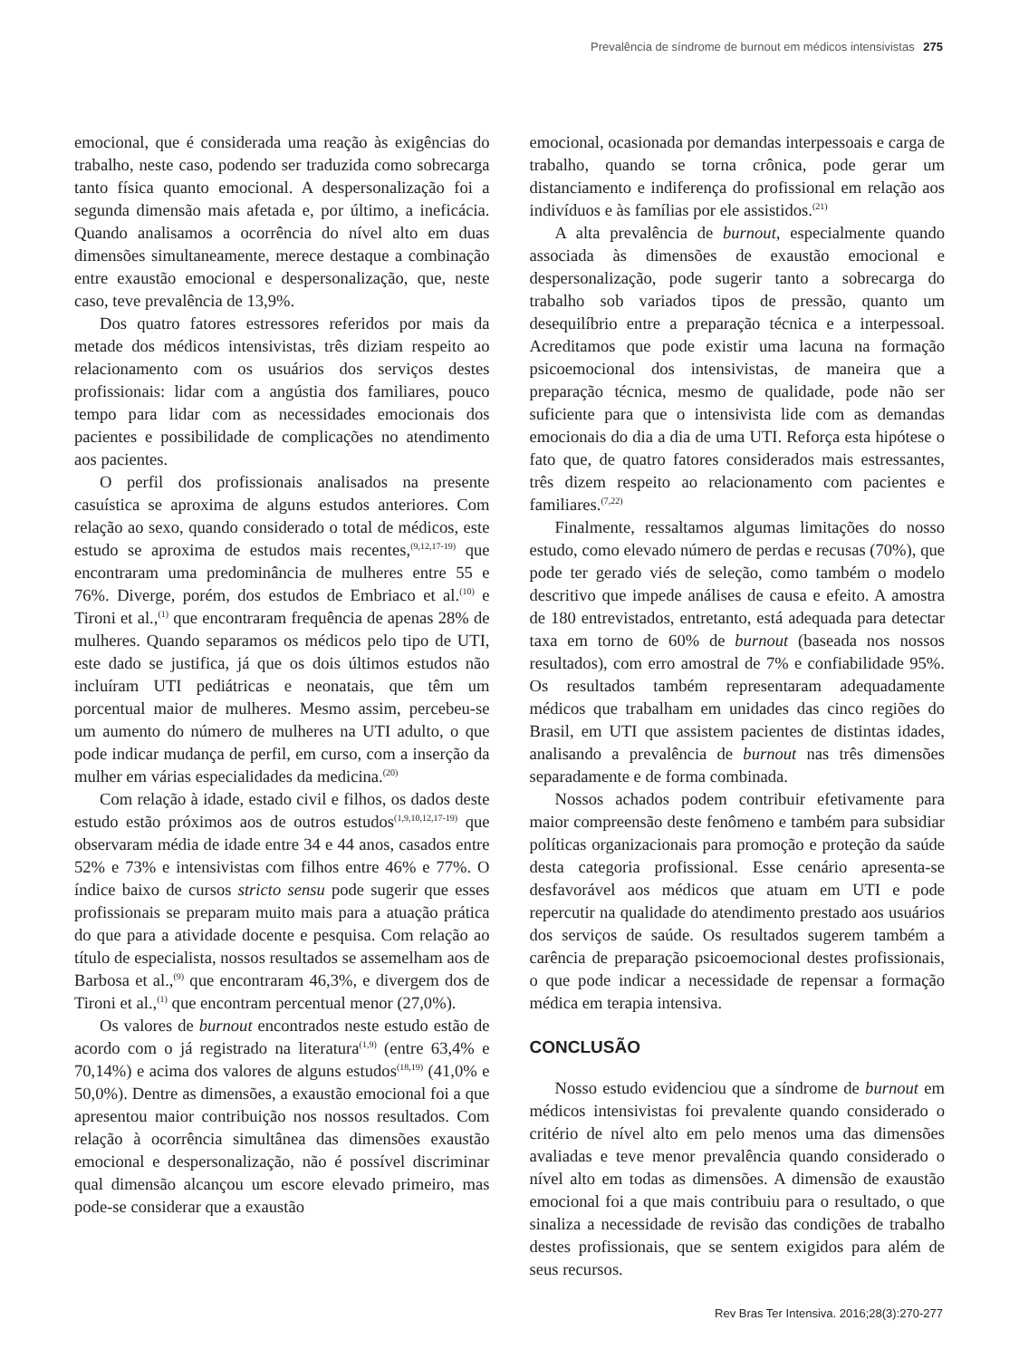Prevalência de síndrome de burnout em médicos intensivistas 275
emocional, que é considerada uma reação às exigências do trabalho, neste caso, podendo ser traduzida como sobrecarga tanto física quanto emocional. A despersonalização foi a segunda dimensão mais afetada e, por último, a ineficácia. Quando analisamos a ocorrência do nível alto em duas dimensões simultaneamente, merece destaque a combinação entre exaustão emocional e despersonalização, que, neste caso, teve prevalência de 13,9%.
Dos quatro fatores estressores referidos por mais da metade dos médicos intensivistas, três diziam respeito ao relacionamento com os usuários dos serviços destes profissionais: lidar com a angústia dos familiares, pouco tempo para lidar com as necessidades emocionais dos pacientes e possibilidade de complicações no atendimento aos pacientes.
O perfil dos profissionais analisados na presente casuística se aproxima de alguns estudos anteriores. Com relação ao sexo, quando considerado o total de médicos, este estudo se aproxima de estudos mais recentes,<sup>(9,12,17-19)</sup> que encontraram uma predominância de mulheres entre 55 e 76%. Diverge, porém, dos estudos de Embriaco et al.<sup>(10)</sup> e Tironi et al.,<sup>(1)</sup> que encontraram frequência de apenas 28% de mulheres. Quando separamos os médicos pelo tipo de UTI, este dado se justifica, já que os dois últimos estudos não incluíram UTI pediátricas e neonatais, que têm um porcentual maior de mulheres. Mesmo assim, percebeu-se um aumento do número de mulheres na UTI adulto, o que pode indicar mudança de perfil, em curso, com a inserção da mulher em várias especialidades da medicina.<sup>(20)</sup>
Com relação à idade, estado civil e filhos, os dados deste estudo estão próximos aos de outros estudos<sup>(1,9,10,12,17-19)</sup> que observaram média de idade entre 34 e 44 anos, casados entre 52% e 73% e intensivistas com filhos entre 46% e 77%. O índice baixo de cursos stricto sensu pode sugerir que esses profissionais se preparam muito mais para a atuação prática do que para a atividade docente e pesquisa. Com relação ao título de especialista, nossos resultados se assemelham aos de Barbosa et al.,<sup>(9)</sup> que encontraram 46,3%, e divergem dos de Tironi et al.,<sup>(1)</sup> que encontram percentual menor (27,0%).
Os valores de burnout encontrados neste estudo estão de acordo com o já registrado na literatura<sup>(1,9)</sup> (entre 63,4% e 70,14%) e acima dos valores de alguns estudos<sup>(18,19)</sup> (41,0% e 50,0%). Dentre as dimensões, a exaustão emocional foi a que apresentou maior contribuição nos nossos resultados. Com relação à ocorrência simultânea das dimensões exaustão emocional e despersonalização, não é possível discriminar qual dimensão alcançou um escore elevado primeiro, mas pode-se considerar que a exaustão
emocional, ocasionada por demandas interpessoais e carga de trabalho, quando se torna crônica, pode gerar um distanciamento e indiferença do profissional em relação aos indivíduos e às famílias por ele assistidos.<sup>(21)</sup>
A alta prevalência de burnout, especialmente quando associada às dimensões de exaustão emocional e despersonalização, pode sugerir tanto a sobrecarga do trabalho sob variados tipos de pressão, quanto um desequilíbrio entre a preparação técnica e a interpessoal. Acreditamos que pode existir uma lacuna na formação psicoemocional dos intensivistas, de maneira que a preparação técnica, mesmo de qualidade, pode não ser suficiente para que o intensivista lide com as demandas emocionais do dia a dia de uma UTI. Reforça esta hipótese o fato que, de quatro fatores considerados mais estressantes, três dizem respeito ao relacionamento com pacientes e familiares.<sup>(7,22)</sup>
Finalmente, ressaltamos algumas limitações do nosso estudo, como elevado número de perdas e recusas (70%), que pode ter gerado viés de seleção, como também o modelo descritivo que impede análises de causa e efeito. A amostra de 180 entrevistados, entretanto, está adequada para detectar taxa em torno de 60% de burnout (baseada nos nossos resultados), com erro amostral de 7% e confiabilidade 95%. Os resultados também representaram adequadamente médicos que trabalham em unidades das cinco regiões do Brasil, em UTI que assistem pacientes de distintas idades, analisando a prevalência de burnout nas três dimensões separadamente e de forma combinada.
Nossos achados podem contribuir efetivamente para maior compreensão deste fenômeno e também para subsidiar políticas organizacionais para promoção e proteção da saúde desta categoria profissional. Esse cenário apresenta-se desfavorável aos médicos que atuam em UTI e pode repercutir na qualidade do atendimento prestado aos usuários dos serviços de saúde. Os resultados sugerem também a carência de preparação psicoemocional destes profissionais, o que pode indicar a necessidade de repensar a formação médica em terapia intensiva.
CONCLUSÃO
Nosso estudo evidenciou que a síndrome de burnout em médicos intensivistas foi prevalente quando considerado o critério de nível alto em pelo menos uma das dimensões avaliadas e teve menor prevalência quando considerado o nível alto em todas as dimensões. A dimensão de exaustão emocional foi a que mais contribuiu para o resultado, o que sinaliza a necessidade de revisão das condições de trabalho destes profissionais, que se sentem exigidos para além de seus recursos.
Rev Bras Ter Intensiva. 2016;28(3):270-277